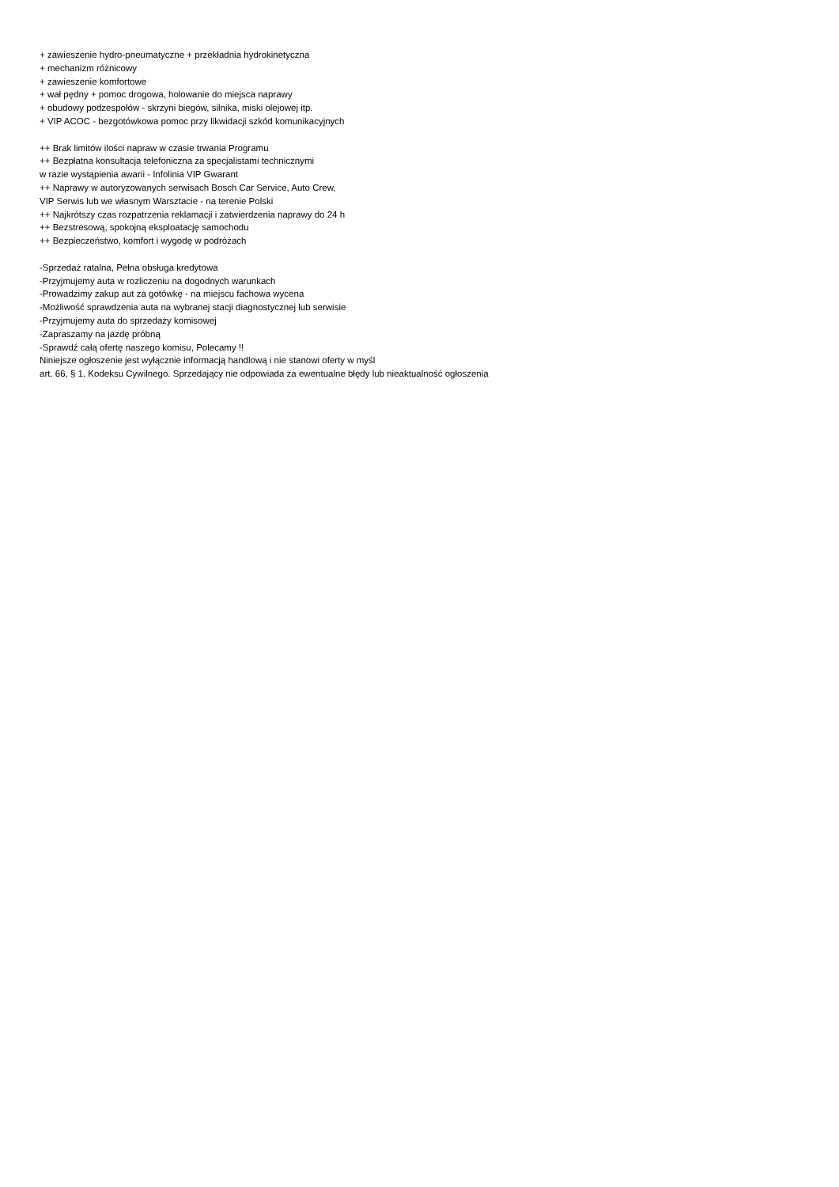+ zawieszenie hydro-pneumatyczne + przekładnia hydrokinetyczna
+ mechanizm różnicowy
+ zawieszenie komfortowe
+ wał pędny + pomoc drogowa, holowanie do miejsca naprawy
+ obudowy podzespołów - skrzyni biegów, silnika, miski olejowej itp.
+ VIP ACOC - bezgotówkowa pomoc przy likwidacji szkód komunikacyjnych
++ Brak limitów ilości napraw w czasie trwania Programu
++ Bezpłatna konsultacja telefoniczna za specjalistami technicznymi
w razie wystąpienia awarii - Infolinia VIP Gwarant
++ Naprawy w autoryzowanych serwisach Bosch Car Service, Auto Crew,
VIP Serwis lub we własnym Warsztacie - na terenie Polski
++ Najkrótszy czas rozpatrzenia reklamacji i zatwierdzenia naprawy do 24 h
++ Bezstresową, spokojną eksploatację samochodu
++ Bezpieczeństwo, komfort i wygodę w podróżach
-Sprzedaż ratalna, Pełna obsługa kredytowa
-Przyjmujemy auta w rozliczeniu na dogodnych warunkach
-Prowadzimy zakup aut za gotówkę - na miejscu fachowa wycena
-Możliwość sprawdzenia auta na wybranej stacji diagnostycznej lub serwisie
-Przyjmujemy auta do sprzedaży komisowej
-Zapraszamy na jazdę próbną
-Sprawdź całą ofertę naszego komisu, Polecamy !!
Niniejsze ogłoszenie jest wyłącznie informacją handlową i nie stanowi oferty w myśl
art. 66, § 1. Kodeksu Cywilnego. Sprzedający nie odpowiada za ewentualne błędy lub nieaktualność ogłoszenia